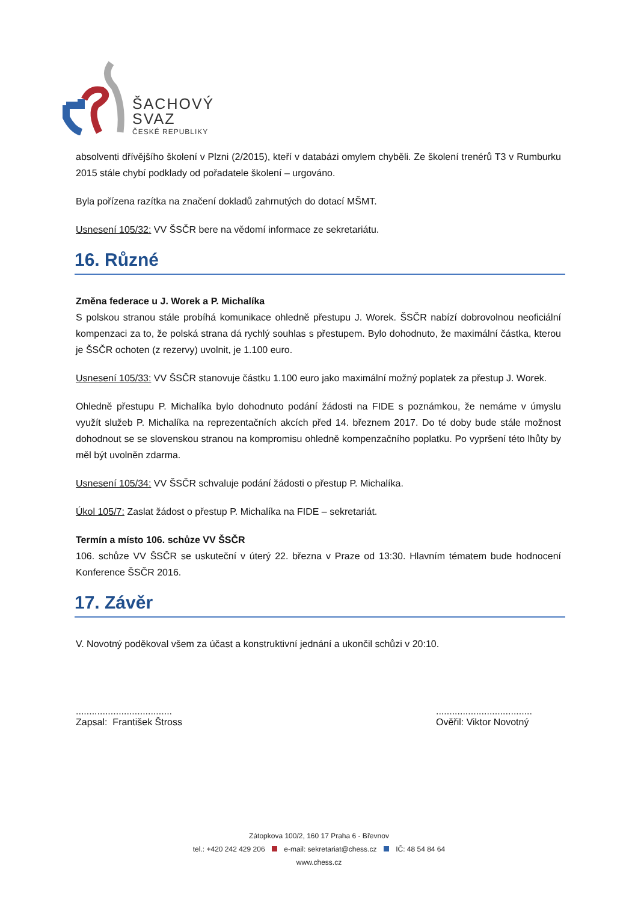ŠACHOVÝ
SVAZ
ČESKÉ REPUBLIKY
absolventi dřívějšího školení v Plzni (2/2015), kteří v databázi omylem chyběli. Ze školení trenérů T3 v Rumburku 2015 stále chybí podklady od pořadatele školení – urgováno.
Byla pořízena razítka na značení dokladů zahrnutých do dotací MŠMT.
Usnesení 105/32: VV ŠSČR bere na vědomí informace ze sekretariátu.
16. Různé
Změna federace u J. Worek a P. Michalíka
S polskou stranou stále probíhá komunikace ohledně přestupu J. Worek. ŠSČR nabízí dobrovolnou neoficiální kompenzaci za to, že polská strana dá rychlý souhlas s přestupem. Bylo dohodnuto, že maximální částka, kterou je ŠSČR ochoten (z rezervy) uvolnit, je 1.100 euro.
Usnesení 105/33: VV ŠSČR stanovuje částku 1.100 euro jako maximální možný poplatek za přestup J. Worek.
Ohledně přestupu P. Michalíka bylo dohodnuto podání žádosti na FIDE s poznámkou, že nemáme v úmyslu využít služeb P. Michalíka na reprezentačních akcích před 14. březnem 2017. Do té doby bude stále možnost dohodnout se se slovenskou stranou na kompromisu ohledně kompenzačního poplatku. Po vypršení této lhůty by měl být uvolněn zdarma.
Usnesení 105/34: VV ŠSČR schvaluje podání žádosti o přestup P. Michalíka.
Úkol 105/7: Zaslat žádost o přestup P. Michalíka na FIDE – sekretariát.
Termín a místo 106. schůze VV ŠSČR
106. schůze VV ŠSČR se uskuteční v úterý 22. března v Praze od 13:30. Hlavním tématem bude hodnocení Konference ŠSČR 2016.
17. Závěr
V. Novotný poděkoval všem za účast a konstruktivní jednání a ukončil schůzi v 20:10.
....................................
Zapsal: František Štross
....................................
Ověřil: Viktor Novotný
Zátopkova 100/2, 160 17 Praha 6 - Břevnov
tel.: +420 242 429 206 e-mail: sekretariat@chess.cz IČ: 48 54 84 64
www.chess.cz